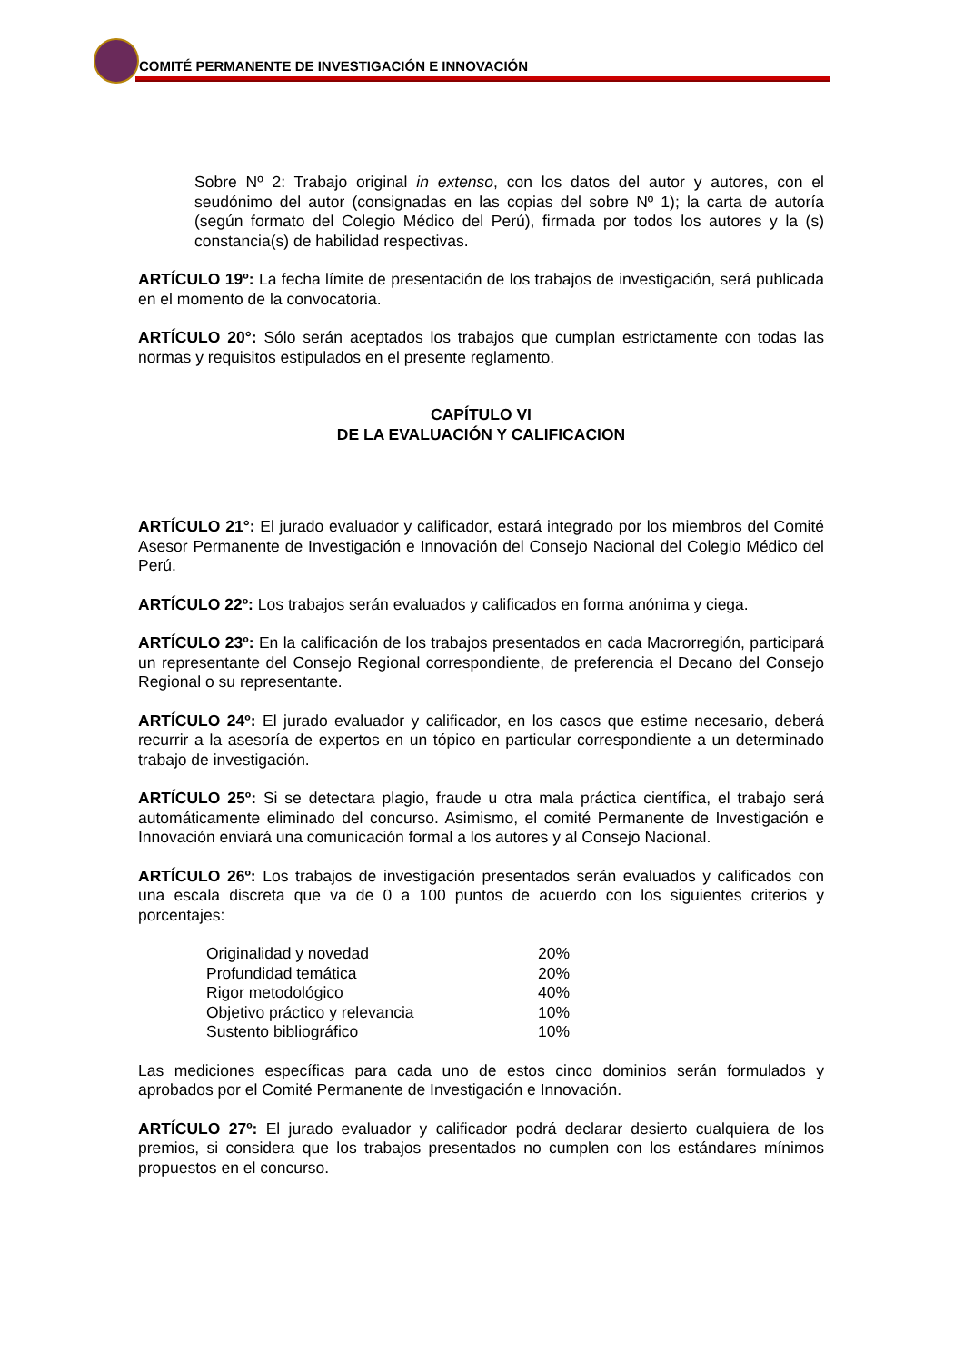COMITÉ PERMANENTE DE INVESTIGACIÓN E INNOVACIÓN
Sobre Nº 2: Trabajo original in extenso, con los datos del autor y autores, con el seudónimo del autor (consignadas en las copias del sobre Nº 1); la carta de autoría (según formato del Colegio Médico del Perú), firmada por todos los autores y la (s) constancia(s) de habilidad respectivas.
ARTÍCULO 19º: La fecha límite de presentación de los trabajos de investigación, será publicada en el momento de la convocatoria.
ARTÍCULO 20°: Sólo serán aceptados los trabajos que cumplan estrictamente con todas las normas y requisitos estipulados en el presente reglamento.
CAPÍTULO VI
DE LA EVALUACIÓN Y CALIFICACION
ARTÍCULO 21°: El jurado evaluador y calificador, estará integrado por los miembros del Comité Asesor Permanente de Investigación e Innovación del Consejo Nacional del Colegio Médico del Perú.
ARTÍCULO 22º: Los trabajos serán evaluados y calificados en forma anónima y ciega.
ARTÍCULO 23º: En la calificación de los trabajos presentados en cada Macrorregión, participará un representante del Consejo Regional correspondiente, de preferencia el Decano del Consejo Regional o su representante.
ARTÍCULO 24º: El jurado evaluador y calificador, en los casos que estime necesario, deberá recurrir a la asesoría de expertos en un tópico en particular correspondiente a un determinado trabajo de investigación.
ARTÍCULO 25º: Si se detectara plagio, fraude u otra mala práctica científica, el trabajo será automáticamente eliminado del concurso. Asimismo, el comité Permanente de Investigación e Innovación enviará una comunicación formal a los autores y al Consejo Nacional.
ARTÍCULO 26º: Los trabajos de investigación presentados serán evaluados y calificados con una escala discreta que va de 0 a 100 puntos de acuerdo con los siguientes criterios y porcentajes:
| Originalidad y novedad | 20% |
| Profundidad temática | 20% |
| Rigor metodológico | 40% |
| Objetivo práctico y relevancia | 10% |
| Sustento bibliográfico | 10% |
Las mediciones específicas para cada uno de estos cinco dominios serán formulados y aprobados por el Comité Permanente de Investigación e Innovación.
ARTÍCULO 27º: El jurado evaluador y calificador podrá declarar desierto cualquiera de los premios, si considera que los trabajos presentados no cumplen con los estándares mínimos propuestos en el concurso.